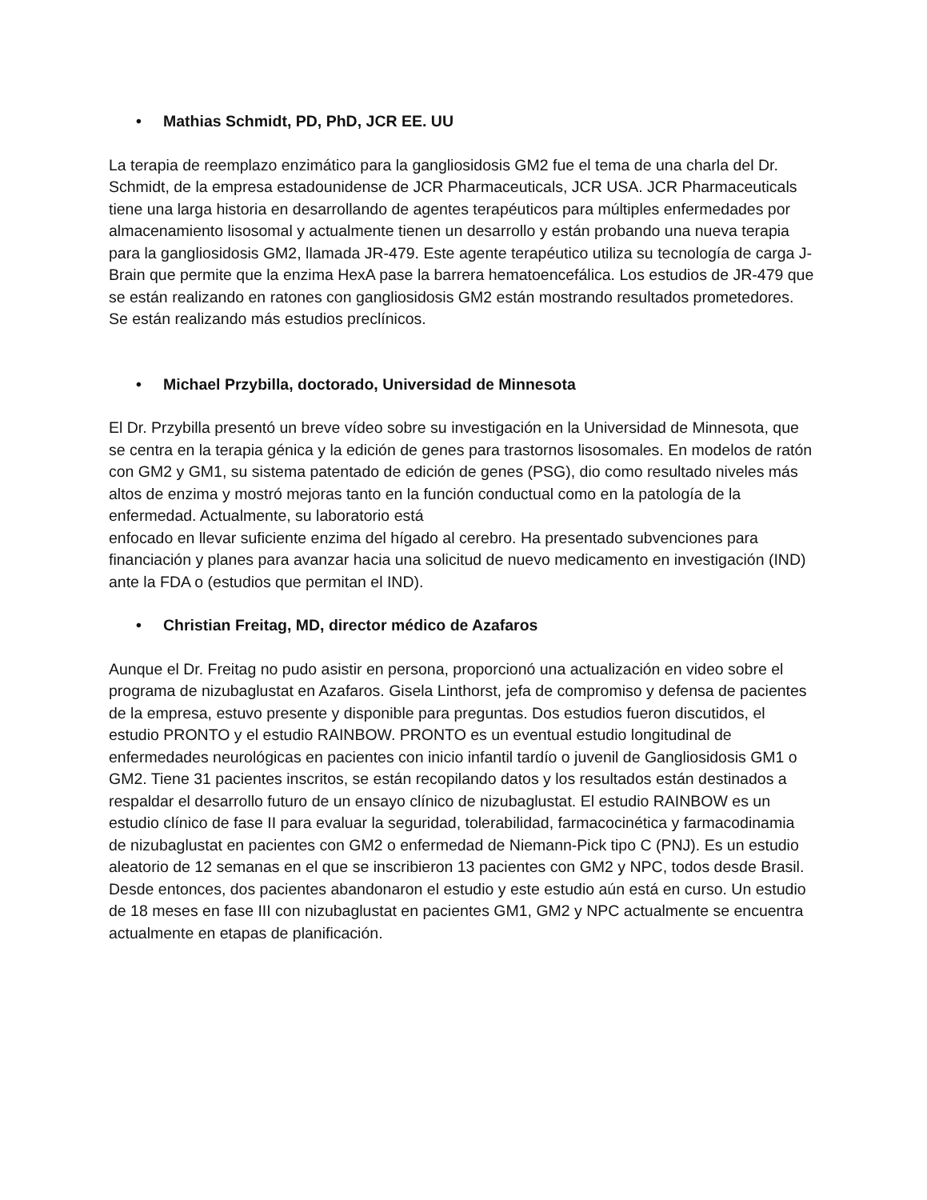• Mathias Schmidt, PD, PhD, JCR EE. UU
La terapia de reemplazo enzimático para la gangliosidosis GM2 fue el tema de una charla del Dr. Schmidt, de la empresa estadounidense de JCR Pharmaceuticals, JCR USA. JCR Pharmaceuticals tiene una larga historia en desarrollando de agentes terapéuticos para múltiples enfermedades por almacenamiento lisosomal y actualmente tienen un desarrollo y están probando una nueva terapia para la gangliosidosis GM2, llamada JR-479. Este agente terapéutico utiliza su tecnología de carga J-Brain que permite que la enzima HexA pase la barrera hematoencefálica. Los estudios de JR-479 que se están realizando en ratones con gangliosidosis GM2 están mostrando resultados prometedores. Se están realizando más estudios preclínicos.
• Michael Przybilla, doctorado, Universidad de Minnesota
El Dr. Przybilla presentó un breve vídeo sobre su investigación en la Universidad de Minnesota, que se centra en la terapia génica y la edición de genes para trastornos lisosomales. En modelos de ratón con GM2 y GM1, su sistema patentado de edición de genes (PSG), dio como resultado niveles más altos de enzima y mostró mejoras tanto en la función conductual como en la patología de la enfermedad. Actualmente, su laboratorio está
enfocado en llevar suficiente enzima del hígado al cerebro. Ha presentado subvenciones para financiación y planes para avanzar hacia una solicitud de nuevo medicamento en investigación (IND) ante la FDA o (estudios que permitan el IND).
• Christian Freitag, MD, director médico de Azafaros
Aunque el Dr. Freitag no pudo asistir en persona, proporcionó una actualización en video sobre el programa de nizubaglustat en Azafaros. Gisela Linthorst, jefa de compromiso y defensa de pacientes de la empresa, estuvo presente y disponible para preguntas. Dos estudios fueron discutidos, el estudio PRONTO y el estudio RAINBOW. PRONTO es un eventual estudio longitudinal de enfermedades neurológicas en pacientes con inicio infantil tardío o juvenil de Gangliosidosis GM1 o GM2. Tiene 31 pacientes inscritos, se están recopilando datos y los resultados están destinados a respaldar el desarrollo futuro de un ensayo clínico de nizubaglustat. El estudio RAINBOW es un estudio clínico de fase II para evaluar la seguridad, tolerabilidad, farmacocinética y farmacodinamia de nizubaglustat en pacientes con GM2 o enfermedad de Niemann-Pick tipo C (PNJ). Es un estudio aleatorio de 12 semanas en el que se inscribieron 13 pacientes con GM2 y NPC, todos desde Brasil. Desde entonces, dos pacientes abandonaron el estudio y este estudio aún está en curso. Un estudio de 18 meses en fase III con nizubaglustat en pacientes GM1, GM2 y NPC actualmente se encuentra actualmente en etapas de planificación.